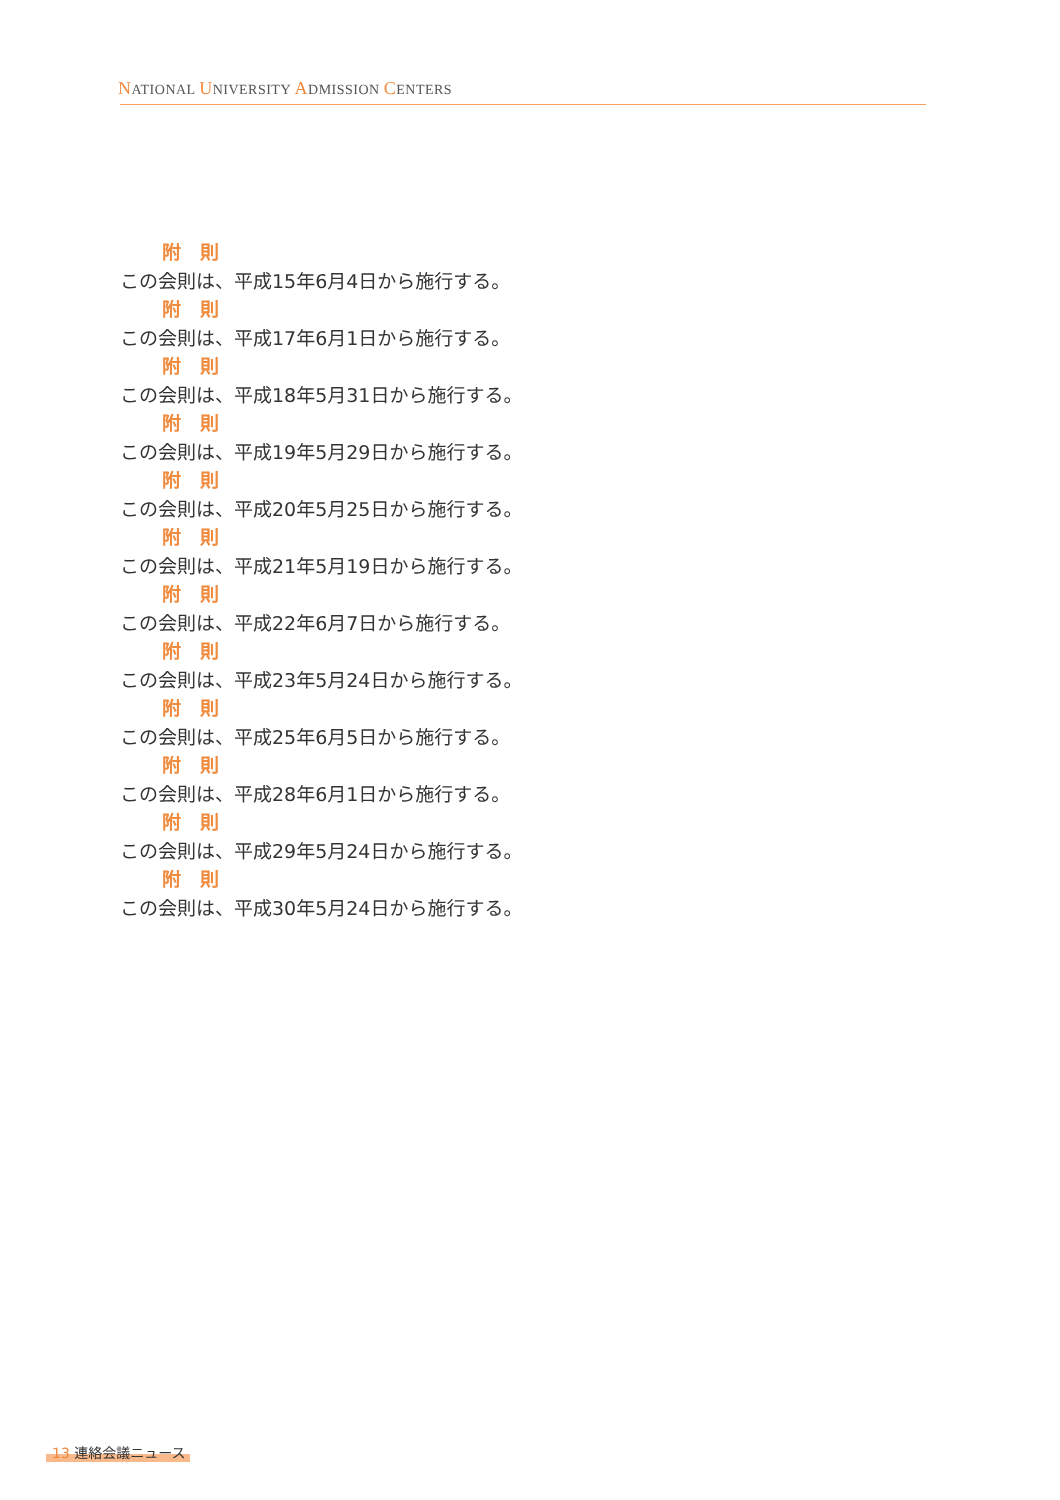NATIONAL UNIVERSITY ADMISSION CENTERS
附　則
この会則は、平成15年6月4日から施行する。
附　則
この会則は、平成17年6月1日から施行する。
附　則
この会則は、平成18年5月31日から施行する。
附　則
この会則は、平成19年5月29日から施行する。
附　則
この会則は、平成20年5月25日から施行する。
附　則
この会則は、平成21年5月19日から施行する。
附　則
この会則は、平成22年6月7日から施行する。
附　則
この会則は、平成23年5月24日から施行する。
附　則
この会則は、平成25年6月5日から施行する。
附　則
この会則は、平成28年6月1日から施行する。
附　則
この会則は、平成29年5月24日から施行する。
附　則
この会則は、平成30年5月24日から施行する。
13 連絡会議ニュース